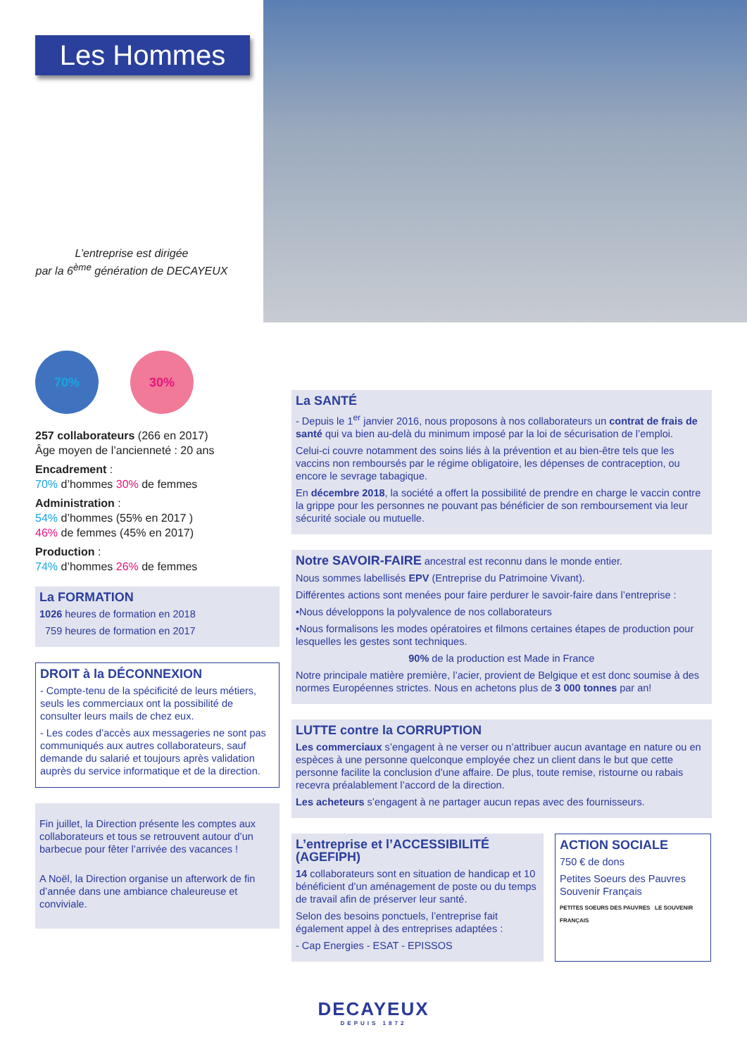Les Hommes
L’entreprise est dirigée
par la 6<sup>ème</sup> génération de DECAYEUX
70% 30%
257 collaborateurs (266 en 2017)
Âge moyen de l’ancienneté : 20 ans
Encadrement :
70% d’hommes 30% de femmes
Administration :
54% d’hommes (55% en 2017 )
46% de femmes (45% en 2017)
Production :
74% d’hommes 26% de femmes
La FORMATION
1026 heures de formation en 2018
759 heures de formation en 2017
DROIT à la DÉCONNEXION
- Compte-tenu de la spécificité de leurs métiers, seuls les commerciaux ont la possibilité de consulter leurs mails de chez eux.
- Les codes d’accès aux messageries ne sont pas communiqués aux autres collaborateurs, sauf demande du salarié et toujours après validation auprès du service informatique et de la direction.
Fin juillet, la Direction présente les comptes aux collaborateurs et tous se retrouvent autour d’un barbecue pour fêter l’arrivée des vacances !
A Noël, la Direction organise un afterwork de fin d’année dans une ambiance chaleureuse et conviviale.
La SANTÉ
- Depuis le 1<sup>er</sup> janvier 2016, nous proposons à nos collaborateurs un contrat de frais de santé qui va bien au-delà du minimum imposé par la loi de sécurisation de l’emploi.
Celui-ci couvre notamment des soins liés à la prévention et au bien-être tels que les vaccins non remboursés par le régime obligatoire, les dépenses de contraception, ou encore le sevrage tabagique.
En décembre 2018, la société a offert la possibilité de prendre en charge le vaccin contre la grippe pour les personnes ne pouvant pas bénéficier de son remboursement via leur sécurité sociale ou mutuelle.
Notre SAVOIR-FAIRE ancestral est reconnu dans le monde entier.
Nous sommes labellisés EPV (Entreprise du Patrimoine Vivant).
Différentes actions sont menées pour faire perdurer le savoir-faire dans l’entreprise :
•Nous développons la polyvalence de nos collaborateurs
•Nous formalisons les modes opératoires et filmons certaines étapes de production pour lesquelles les gestes sont techniques.
90% de la production est Made in France
Notre principale matière première, l’acier, provient de Belgique et est donc soumise à des normes Européennes strictes. Nous en achetons plus de 3 000 tonnes par an!
LUTTE contre la CORRUPTION
Les commerciaux s’engagent à ne verser ou n’attribuer aucun avantage en nature ou en espèces à une personne quelconque employée chez un client dans le but que cette personne facilite la conclusion d’une affaire. De plus, toute remise, ristourne ou rabais recevra préalablement l’accord de la direction.
Les acheteurs s’engagent à ne partager aucun repas avec des fournisseurs.
L’entreprise et l’ACCESSIBILITÉ (AGEFIPH)
14 collaborateurs sont en situation de handicap et 10 bénéficient d’un aménagement de poste ou du temps de travail afin de préserver leur santé.
Selon des besoins ponctuels, l’entreprise fait également appel à des entreprises adaptées :
- Cap Energies - ESAT - EPISSOS
ACTION SOCIALE
750 € de dons
Petites Soeurs des Pauvres
Souvenir Français
PETITES SOEURS DES PAUVRES LE SOUVENIR FRANÇAIS
DECAYEUX
DEPUIS 1872